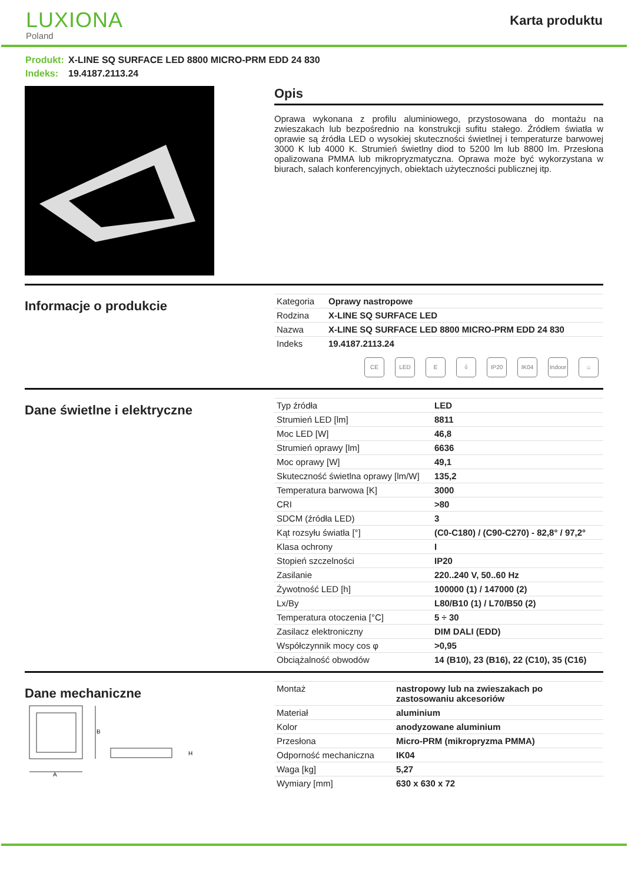LUXIONA
Poland
Karta produktu
Produkt: X-LINE SQ SURFACE LED 8800 MICRO-PRM EDD 24 830
Indeks: 19.4187.2113.24
Opis
Oprawa wykonana z profilu aluminiowego, przystosowana do montażu na zwieszakach lub bezpośrednio na konstrukcji sufitu stałego. Źródłem światła w oprawie są źródła LED o wysokiej skuteczności świetlnej i temperaturze barwowej 3000 K lub 4000 K. Strumień świetlny diod to 5200 lm lub 8800 lm. Przesłona opalizowana PMMA lub mikropryzmatyczna. Oprawa może być wykorzystana w biurach, salach konferencyjnych, obiektach użyteczności publicznej itp.
Informacje o produkcie
| Kategoria | Oprawy nastropowe |
| Rodzina | X-LINE SQ SURFACE LED |
| Nazwa | X-LINE SQ SURFACE LED 8800 MICRO-PRM EDD 24 830 |
| Indeks | 19.4187.2113.24 |
CE LED E ⏚ IP20 IK04 Indoor
⌂
Dane świetlne i elektryczne
| Typ źródła | LED |
| Strumień LED [lm] | 8811 |
| Moc LED [W] | 46,8 |
| Strumień oprawy [lm] | 6636 |
| Moc oprawy [W] | 49,1 |
| Skuteczność świetlna oprawy [lm/W] | 135,2 |
| Temperatura barwowa [K] | 3000 |
| CRI | >80 |
| SDCM (źródła LED) | 3 |
| Kąt rozsyłu światła [°] | (C0-C180) / (C90-C270) - 82,8° / 97,2° |
| Klasa ochrony | I |
| Stopień szczelności | IP20 |
| Zasilanie | 220..240 V, 50..60 Hz |
| Żywotność LED [h] | 100000 (1) / 147000 (2) |
| Lx/By | L80/B10 (1) / L70/B50 (2) |
| Temperatura otoczenia [°C] | 5 ÷ 30 |
| Zasilacz elektroniczny | DIM DALI (EDD) |
| Współczynnik mocy cos φ | >0,95 |
| Obciążalność obwodów | 14 (B10), 23 (B16), 22 (C10), 35 (C16) |
Dane mechaniczne
A
B
H
| Montaż | nastropowy lub na zwieszakach po zastosowaniu akcesoriów |
| Materiał | aluminium |
| Kolor | anodyzowane aluminium |
| Przesłona | Micro-PRM (mikropryzma PMMA) |
| Odporność mechaniczna | IK04 |
| Waga [kg] | 5,27 |
| Wymiary [mm] | 630 x 630 x 72 |